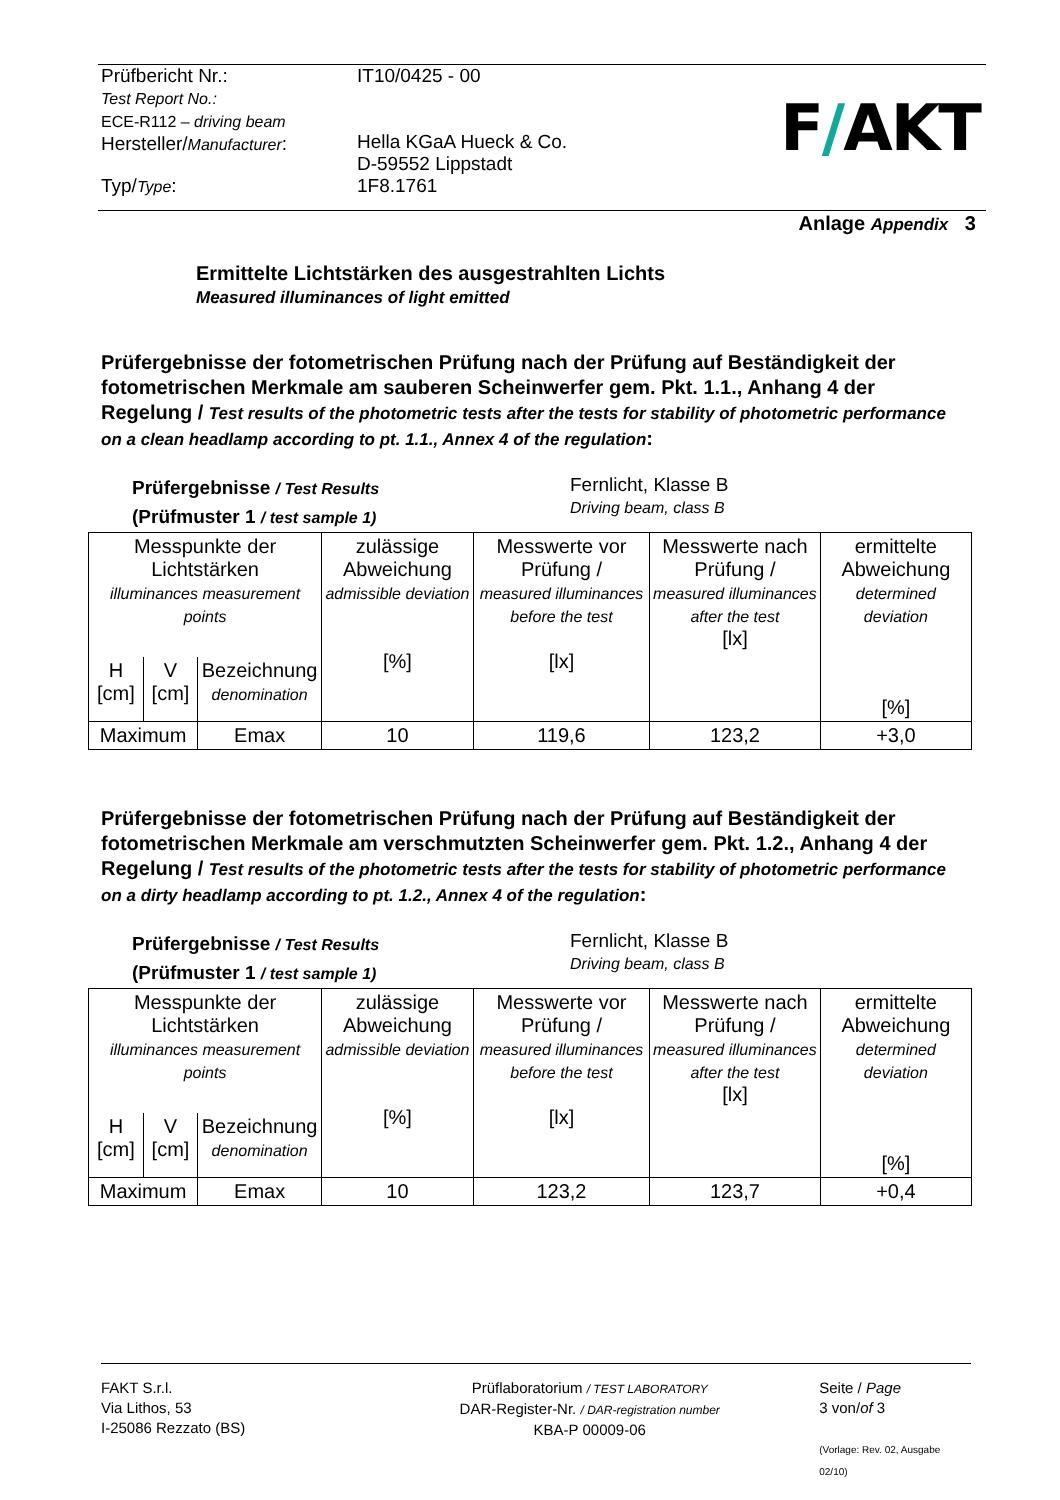| Prüfbericht Nr.: Test Report No.: ECE-R112 – driving beam Hersteller/ Manufacturer : | IT10/0425 - 00 Hella KGaA Hueck & Co. D-59552 Lippstadt |
| Typ/ Type : | 1F8.1761 |
F/AKT
Anlage Appendix 3
Ermittelte Lichtstärken des ausgestrahlten Lichts
Measured illuminances of light emitted
Prüfergebnisse der fotometrischen Prüfung nach der Prüfung auf Beständigkeit der fotometrischen Merkmale am sauberen Scheinwerfer gem. Pkt. 1.1., Anhang 4 der Regelung / Test results of the photometric tests after the tests for stability of photometric performance on a clean headlamp according to pt. 1.1., Annex 4 of the regulation:
Prüfergebnisse / Test Results
(Prüfmuster 1 / test sample 1)
Fernlicht, Klasse B
Driving beam, class B
| Messpunkte der Lichtstärken illuminances measurement points | | | zulässige Abweichung admissible deviation [%] | Messwerte vor Prüfung / measured illuminances before the test [lx] | Messwerte nach Prüfung / measured illuminances after the test [lx] | ermittelte Abweichung determined deviation [%] |
| H [cm] | V [cm] | Bezeichnung denomination | | | | |
| Maximum | | Emax | 10 | 119,6 | 123,2 | +3,0 |
Prüfergebnisse der fotometrischen Prüfung nach der Prüfung auf Beständigkeit der fotometrischen Merkmale am verschmutzten Scheinwerfer gem. Pkt. 1.2., Anhang 4 der Regelung / Test results of the photometric tests after the tests for stability of photometric performance on a dirty headlamp according to pt. 1.2., Annex 4 of the regulation:
Prüfergebnisse / Test Results
(Prüfmuster 1 / test sample 1)
Fernlicht, Klasse B
Driving beam, class B
| Messpunkte der Lichtstärken illuminances measurement points | | | zulässige Abweichung admissible deviation [%] | Messwerte vor Prüfung / measured illuminances before the test [lx] | Messwerte nach Prüfung / measured illuminances after the test [lx] | ermittelte Abweichung determined deviation [%] |
| H [cm] | V [cm] | Bezeichnung denomination | | | | |
| Maximum | | Emax | 10 | 123,2 | 123,7 | +0,4 |
FAKT S.r.l.
Via Lithos, 53
I-25086 Rezzato (BS)
Prüflaboratorium / TEST LABORATORY
DAR-Register-Nr. / DAR-registration number
KBA-P 00009-06
Seite / Page
3 von/of 3
(Vorlage: Rev. 02, Ausgabe 02/10)